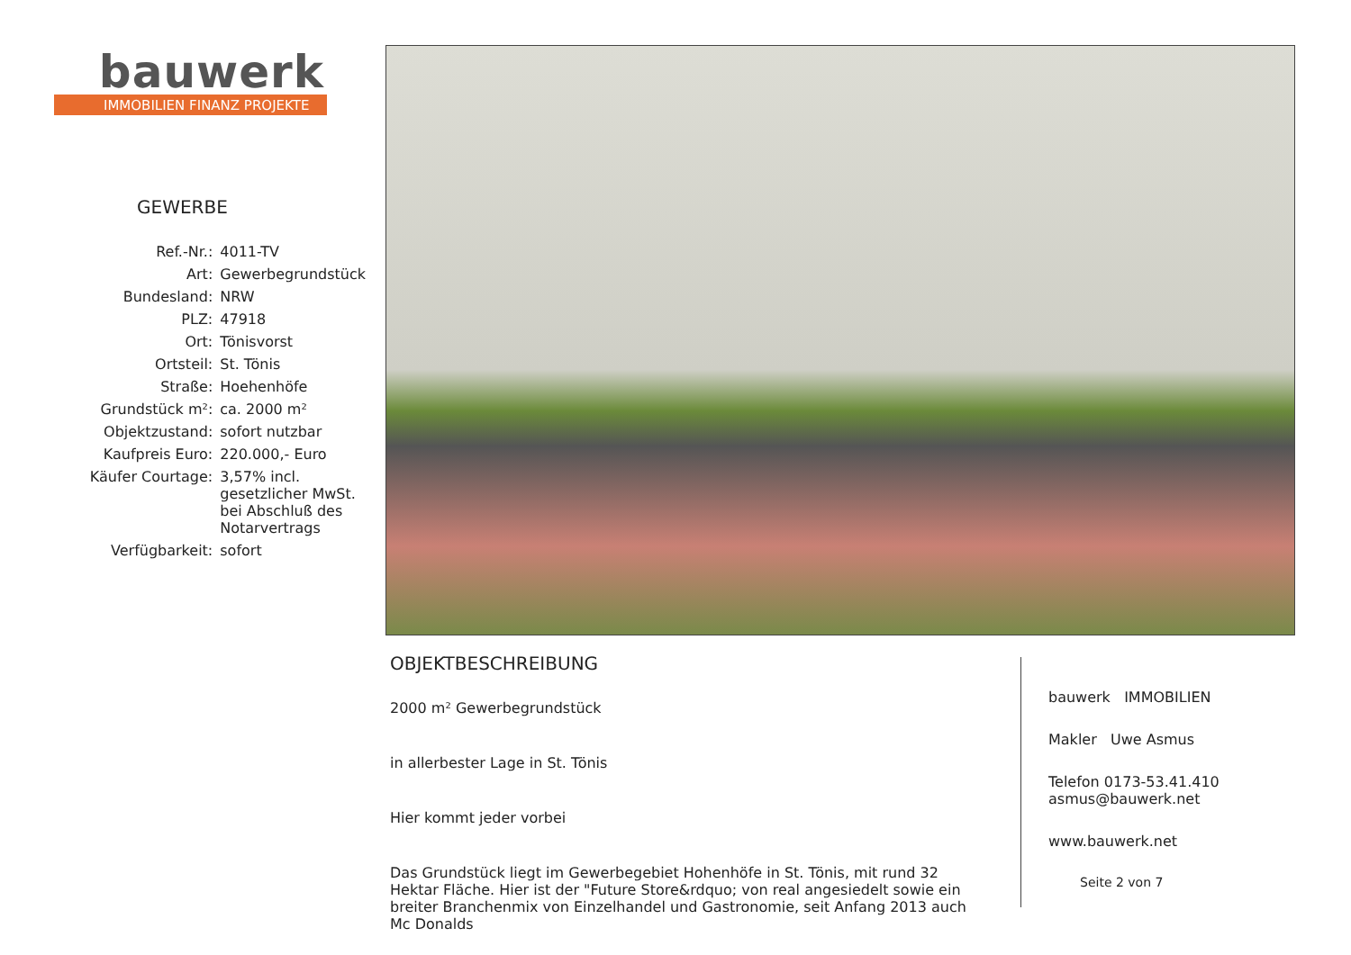bauwerk
IMMOBILIEN FINANZ PROJEKTE
GEWERBE
| Ref.-Nr.: | 4011-TV |
| Art: | Gewerbegrundstück |
| Bundesland: | NRW |
| PLZ: | 47918 |
| Ort: | Tönisvorst |
| Ortsteil: | St. Tönis |
| Straße: | Hoehenhöfe |
| Grundstück m²: | ca. 2000 m² |
| Objektzustand: | sofort nutzbar |
| Kaufpreis Euro: | 220.000,- Euro |
| Käufer Courtage: | 3,57% incl. gesetzlicher MwSt. bei Abschluß des Notarvertrags |
| Verfügbarkeit: | sofort |
OBJEKTBESCHREIBUNG
2000 m² Gewerbegrundstück
in allerbester Lage in St. Tönis
Hier kommt jeder vorbei
Das Grundstück liegt im Gewerbegebiet Hohenhöfe in St. Tönis, mit rund 32 Hektar Fläche. Hier ist der "Future Store&rdquo; von real angesiedelt sowie ein breiter Branchenmix von Einzelhandel und Gastronomie, seit Anfang 2013 auch Mc Donalds
bauwerk IMMOBILIEN
Makler Uwe Asmus
Telefon 0173-53.41.410
asmus@bauwerk.net
www.bauwerk.net
Seite 2 von 7